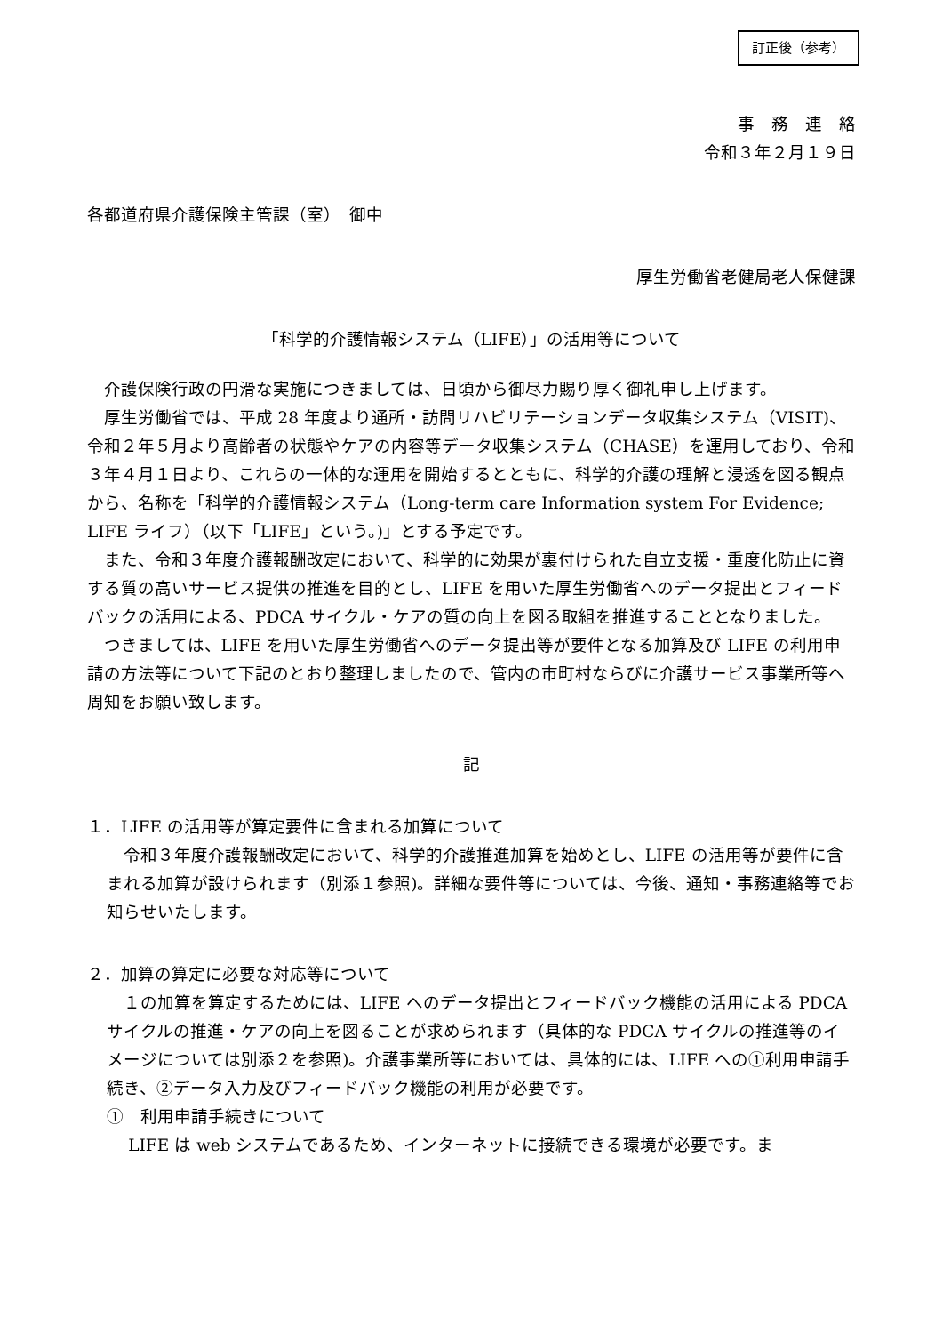訂正後（参考）
事　務　連　絡
令和３年２月１９日
各都道府県介護保険主管課（室）　御中
厚生労働省老健局老人保健課
「科学的介護情報システム（LIFE）」の活用等について
介護保険行政の円滑な実施につきましては、日頃から御尽力賜り厚く御礼申し上げます。
厚生労働省では、平成 28 年度より通所・訪問リハビリテーションデータ収集システム（VISIT)、令和２年５月より高齢者の状態やケアの内容等データ収集システム（CHASE）を運用しており、令和３年４月１日より、これらの一体的な運用を開始するとともに、科学的介護の理解と浸透を図る観点から、名称を「科学的介護情報システム（Long-term care Information system For Evidence; LIFE ライフ）（以下「LIFE」という。)」とする予定です。
また、令和３年度介護報酬改定において、科学的に効果が裏付けられた自立支援・重度化防止に資する質の高いサービス提供の推進を目的とし、LIFE を用いた厚生労働省へのデータ提出とフィードバックの活用による、PDCA サイクル・ケアの質の向上を図る取組を推進することとなりました。
つきましては、LIFE を用いた厚生労働省へのデータ提出等が要件となる加算及び LIFE の利用申請の方法等について下記のとおり整理しましたので、管内の市町村ならびに介護サービス事業所等へ周知をお願い致します。
記
１．LIFE の活用等が算定要件に含まれる加算について
令和３年度介護報酬改定において、科学的介護推進加算を始めとし、LIFE の活用等が要件に含まれる加算が設けられます（別添１参照)。詳細な要件等については、今後、通知・事務連絡等でお知らせいたします。
２．加算の算定に必要な対応等について
１の加算を算定するためには、LIFE へのデータ提出とフィードバック機能の活用による PDCA サイクルの推進・ケアの向上を図ることが求められます（具体的な PDCA サイクルの推進等のイメージについては別添２を参照)。介護事業所等においては、具体的には、LIFE への①利用申請手続き、②データ入力及びフィードバック機能の利用が必要です。
①　利用申請手続きについて
LIFE は web システムであるため、インターネットに接続できる環境が必要です。ま